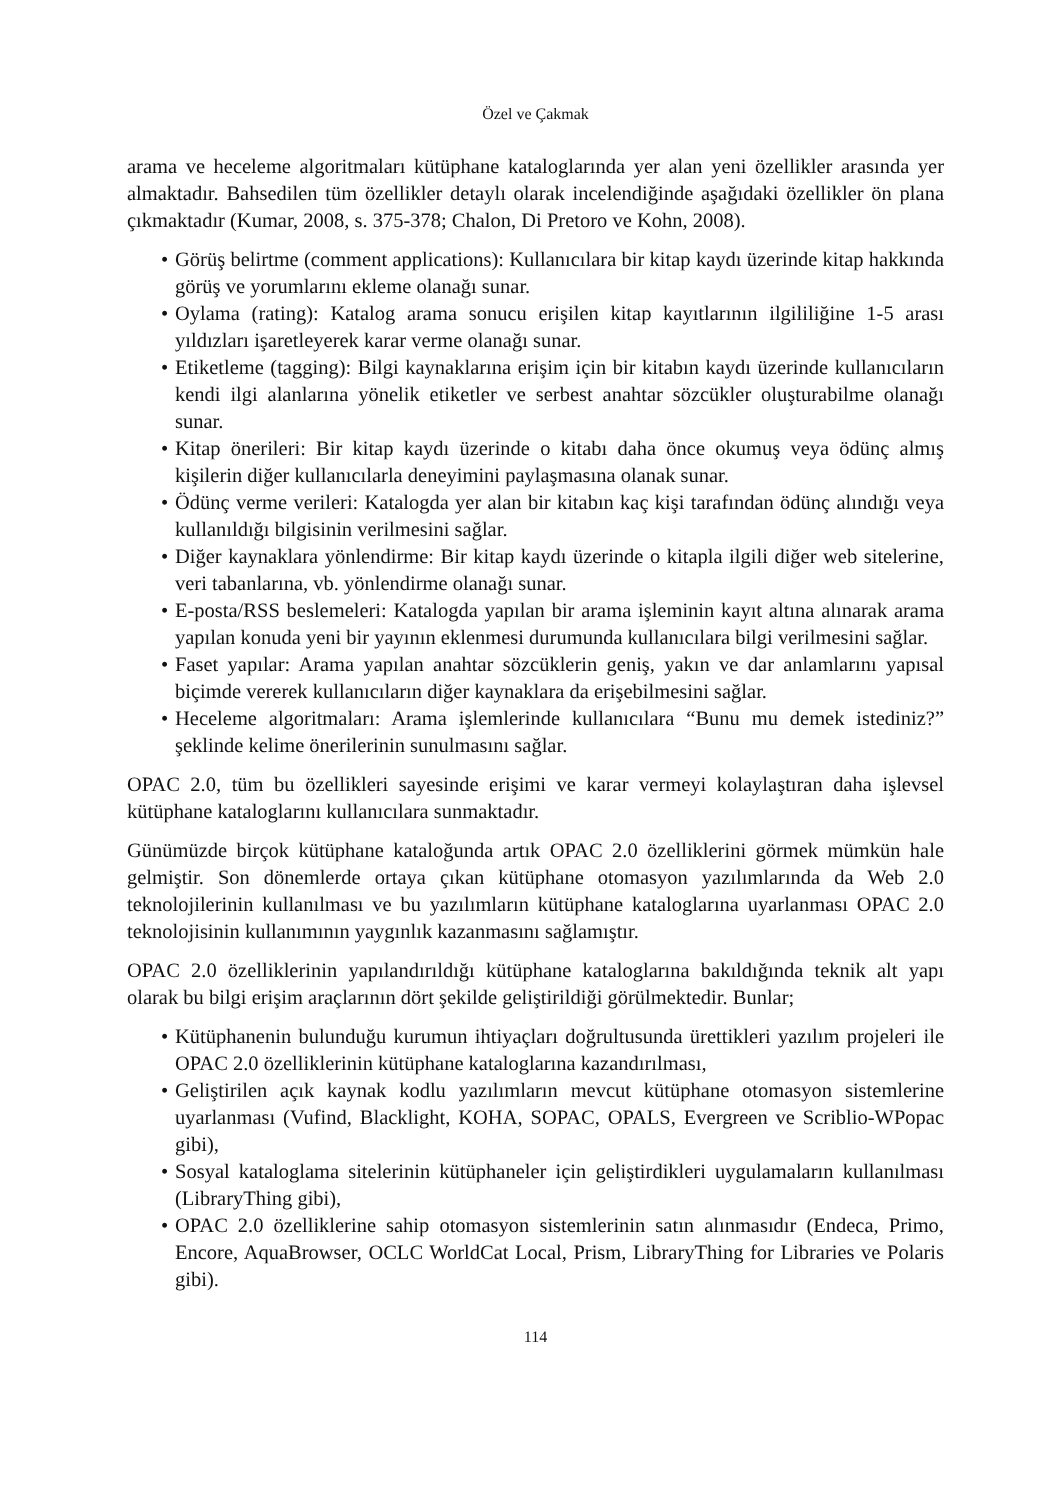Özel ve Çakmak
arama ve heceleme algoritmaları kütüphane kataloglarında yer alan yeni özellikler arasında yer almaktadır. Bahsedilen tüm özellikler detaylı olarak incelendiğinde aşağıdaki özellikler ön plana çıkmaktadır (Kumar, 2008, s. 375-378; Chalon, Di Pretoro ve Kohn, 2008).
• Görüş belirtme (comment applications): Kullanıcılara bir kitap kaydı üzerinde kitap hakkında görüş ve yorumlarını ekleme olanağı sunar.
• Oylama (rating): Katalog arama sonucu erişilen kitap kayıtlarının ilgililiğine 1-5 arası yıldızları işaretleyerek karar verme olanağı sunar.
• Etiketleme (tagging): Bilgi kaynaklarına erişim için bir kitabın kaydı üzerinde kullanıcıların kendi ilgi alanlarına yönelik etiketler ve serbest anahtar sözcükler oluşturabilme olanağı sunar.
• Kitap önerileri: Bir kitap kaydı üzerinde o kitabı daha önce okumuş veya ödünç almış kişilerin diğer kullanıcılarla deneyimini paylaşmasına olanak sunar.
• Ödünç verme verileri: Katalogda yer alan bir kitabın kaç kişi tarafından ödünç alındığı veya kullanıldığı bilgisinin verilmesini sağlar.
• Diğer kaynaklara yönlendirme: Bir kitap kaydı üzerinde o kitapla ilgili diğer web sitelerine, veri tabanlarına, vb. yönlendirme olanağı sunar.
• E-posta/RSS beslemeleri: Katalogda yapılan bir arama işleminin kayıt altına alınarak arama yapılan konuda yeni bir yayının eklenmesi durumunda kullanıcılara bilgi verilmesini sağlar.
• Faset yapılar: Arama yapılan anahtar sözcüklerin geniş, yakın ve dar anlamlarını yapısal biçimde vererek kullanıcıların diğer kaynaklara da erişebilmesini sağlar.
• Heceleme algoritmaları: Arama işlemlerinde kullanıcılara “Bunu mu demek istediniz?” şeklinde kelime önerilerinin sunulmasını sağlar.
OPAC 2.0, tüm bu özellikleri sayesinde erişimi ve karar vermeyi kolaylaştıran daha işlevsel kütüphane kataloglarını kullanıcılara sunmaktadır.
Günümüzde birçok kütüphane kataloğunda artık OPAC 2.0 özelliklerini görmek mümkün hale gelmiştir. Son dönemlerde ortaya çıkan kütüphane otomasyon yazılımlarında da Web 2.0 teknolojilerinin kullanılması ve bu yazılımların kütüphane kataloglarına uyarlanması OPAC 2.0 teknolojisinin kullanımının yaygınlık kazanmasını sağlamıştır.
OPAC 2.0 özelliklerinin yapılandırıldığı kütüphane kataloglarına bakıldığında teknik alt yapı olarak bu bilgi erişim araçlarının dört şekilde geliştirildiği görülmektedir. Bunlar;
• Kütüphanenin bulunduğu kurumun ihtiyaçları doğrultusunda ürettikleri yazılım projeleri ile OPAC 2.0 özelliklerinin kütüphane kataloglarına kazandırılması,
• Geliştirilen açık kaynak kodlu yazılımların mevcut kütüphane otomasyon sistemlerine uyarlanması (Vufind, Blacklight, KOHA, SOPAC, OPALS, Evergreen ve Scriblio-WPopac gibi),
• Sosyal kataloglama sitelerinin kütüphaneler için geliştirdikleri uygulamaların kullanılması (LibraryThing gibi),
• OPAC 2.0 özelliklerine sahip otomasyon sistemlerinin satın alınmasıdır (Endeca, Primo, Encore, AquaBrowser, OCLC WorldCat Local, Prism, LibraryThing for Libraries ve Polaris gibi).
114